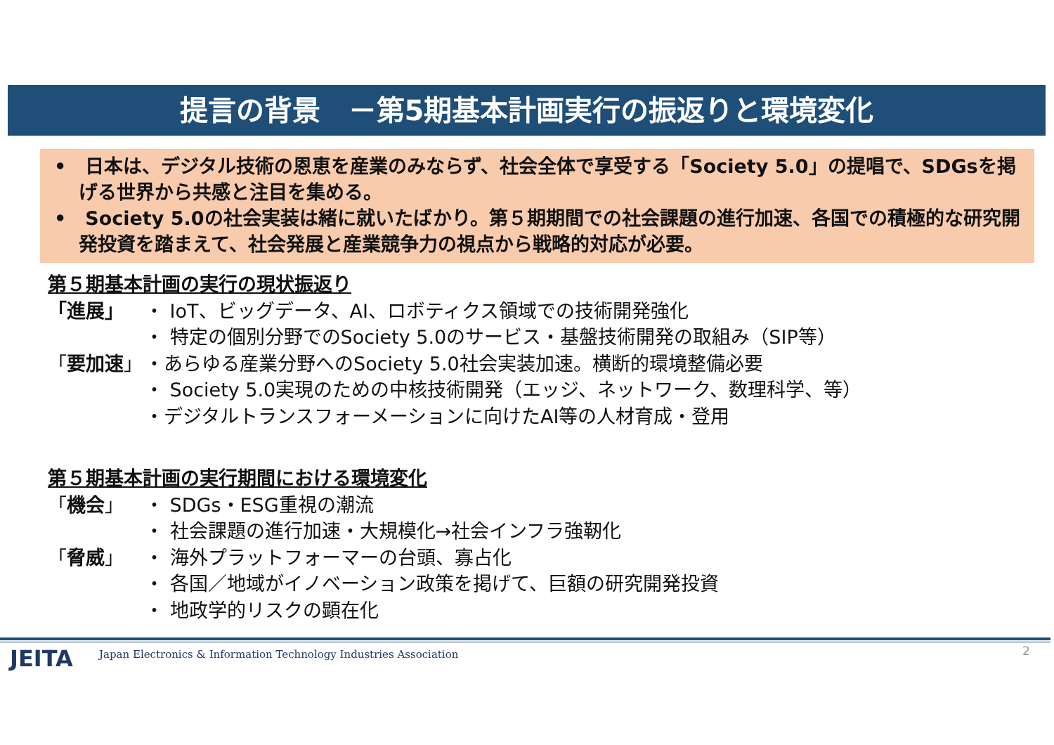提言の背景　－第5期基本計画実行の振返りと環境変化
•　日本は、デジタル技術の恩恵を産業のみならず、社会全体で享受する「Society 5.0」の提唱で、SDGsを掲げる世界から共感と注目を集める。
•　Society 5.0の社会実装は緒に就いたばかり。第５期期間での社会課題の進行加速、各国での積極的な研究開発投資を踏まえて、社会発展と産業競争力の視点から戦略的対応が必要。
第５期基本計画の実行の現状振返り
「進展」 ・ IoT、ビッグデータ、AI、ロボティクス領域での技術開発強化
・ 特定の個別分野でのSociety 5.0のサービス・基盤技術開発の取組み（SIP等）
「要加速」 ・あらゆる産業分野へのSociety 5.0社会実装加速。横断的環境整備必要
・ Society 5.0実現のための中核技術開発（エッジ、ネットワーク、数理科学、等）
・デジタルトランスフォーメーションに向けたAI等の人材育成・登用
第５期基本計画の実行期間における環境変化
「機会」 ・ SDGs・ESG重視の潮流
・ 社会課題の進行加速・大規模化→社会インフラ強靭化
「脅威」 ・ 海外プラットフォーマーの台頭、寡占化
・ 各国／地域がイノベーション政策を掲げて、巨額の研究開発投資
・ 地政学的リスクの顕在化
JEITA
Japan Electronics & Information Technology Industries Association
2